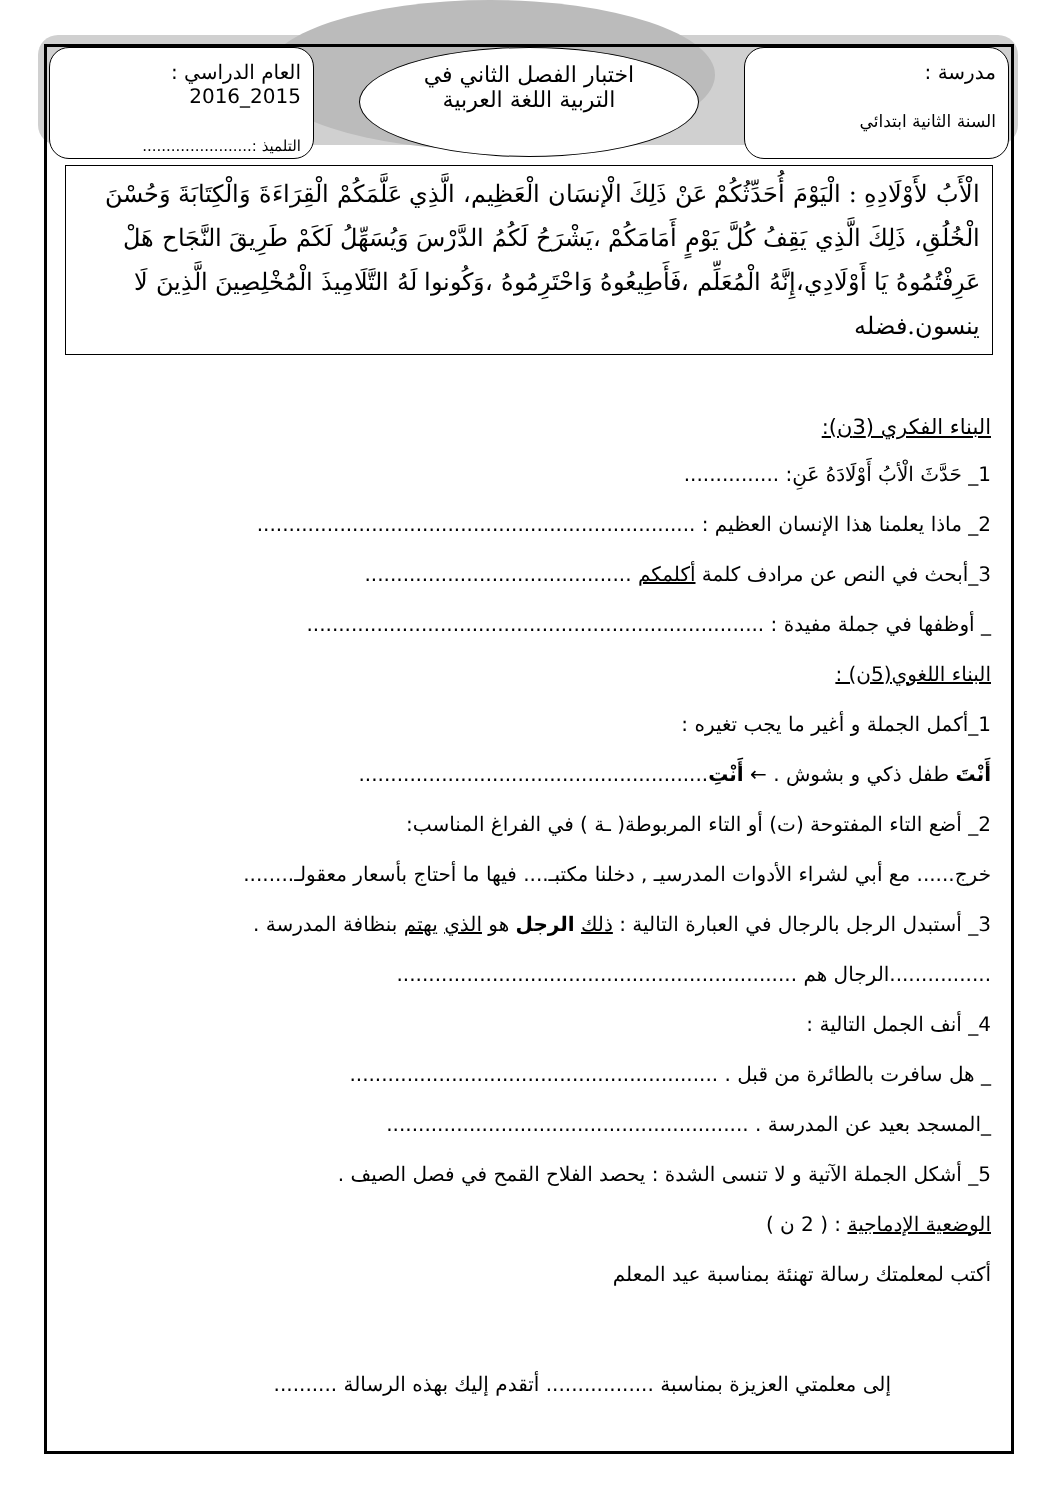مدرسة :
السنة الثانية ابتدائي
اختبار الفصل الثاني في
التربية اللغة العربية
العام الدراسي : 2015_2016
التلميذ :.......................
الْأَبُ لأَوْلَادِهِ : الْيَوْمَ أُحَدِّثُكُمْ عَنْ ذَلِكَ الْإنسَان الْعَظِيم، الَّذِي عَلَّمَكُمْ الْقِرَاءَةَ وَالْكِتَابَةَ وَحُسْنَ الْخُلُقِ، ذَلِكَ الَّذِي يَقِفُ كُلَّ يَوْمٍ أَمَامَكُمْ ،يَشْرَحُ لَكُمُ الدَّرْسَ وَيُسَهِّلُ لَكَمْ طَرِيقَ النَّجَاح هَلْ عَرِفْتُمُوهُ يَا أَوْلَادِي،إِنَّهُ الْمُعَلِّم ،فَأَطِيعُوهُ وَاحْتَرِمُوهُ ،وَكُونوا لَهُ التَّلَامِيذَ الْمُخْلِصِينَ الَّذِينَ لَا ينسون.فضله
البناء الفكري (3ن):
1_ حَدَّثَ الْأبُ أَوْلَادَهُ عَنِ: ...............
2_ ماذا يعلمنا هذا الإنسان العظيم : .....................................................................
3_أبحث في النص عن مرادف كلمة أكلمكم ..........................................
_ أوظفها في جملة مفيدة : ........................................................................
البناء اللغوي(5ن) :
1_أكمل الجملة و أغير ما يجب تغيره :
أَنْتَ طفل ذكي و بشوش . ← أَنْتِ.......................................................
2_ أضع التاء المفتوحة (ت) أو التاء المربوطة( ـة ) في الفراغ المناسب:
خرج...... مع أبي لشراء الأدوات المدرسيـ , دخلنا مكتبـ.... فيها ما أحتاج بأسعار معقولـ........
3_ أستبدل الرجل بالرجال في العبارة التالية : ذلك الرجل هو الذي يهتم بنظافة المدرسة .
................الرجال هم ...............................................................
4_ أنف الجمل التالية :
_ هل سافرت بالطائرة من قبل . ..........................................................
_المسجد بعيد عن المدرسة . .........................................................
5_ أشكل الجملة الآتية و لا تنسى الشدة : يحصد الفلاح القمح في فصل الصيف .
الوضعية الإدماجية : ( 2 ن )
أكتب لمعلمتك رسالة تهنئة بمناسبة عيد المعلم
إلى معلمتي العزيزة بمناسبة ................. أتقدم إليك بهذه الرسالة ..........